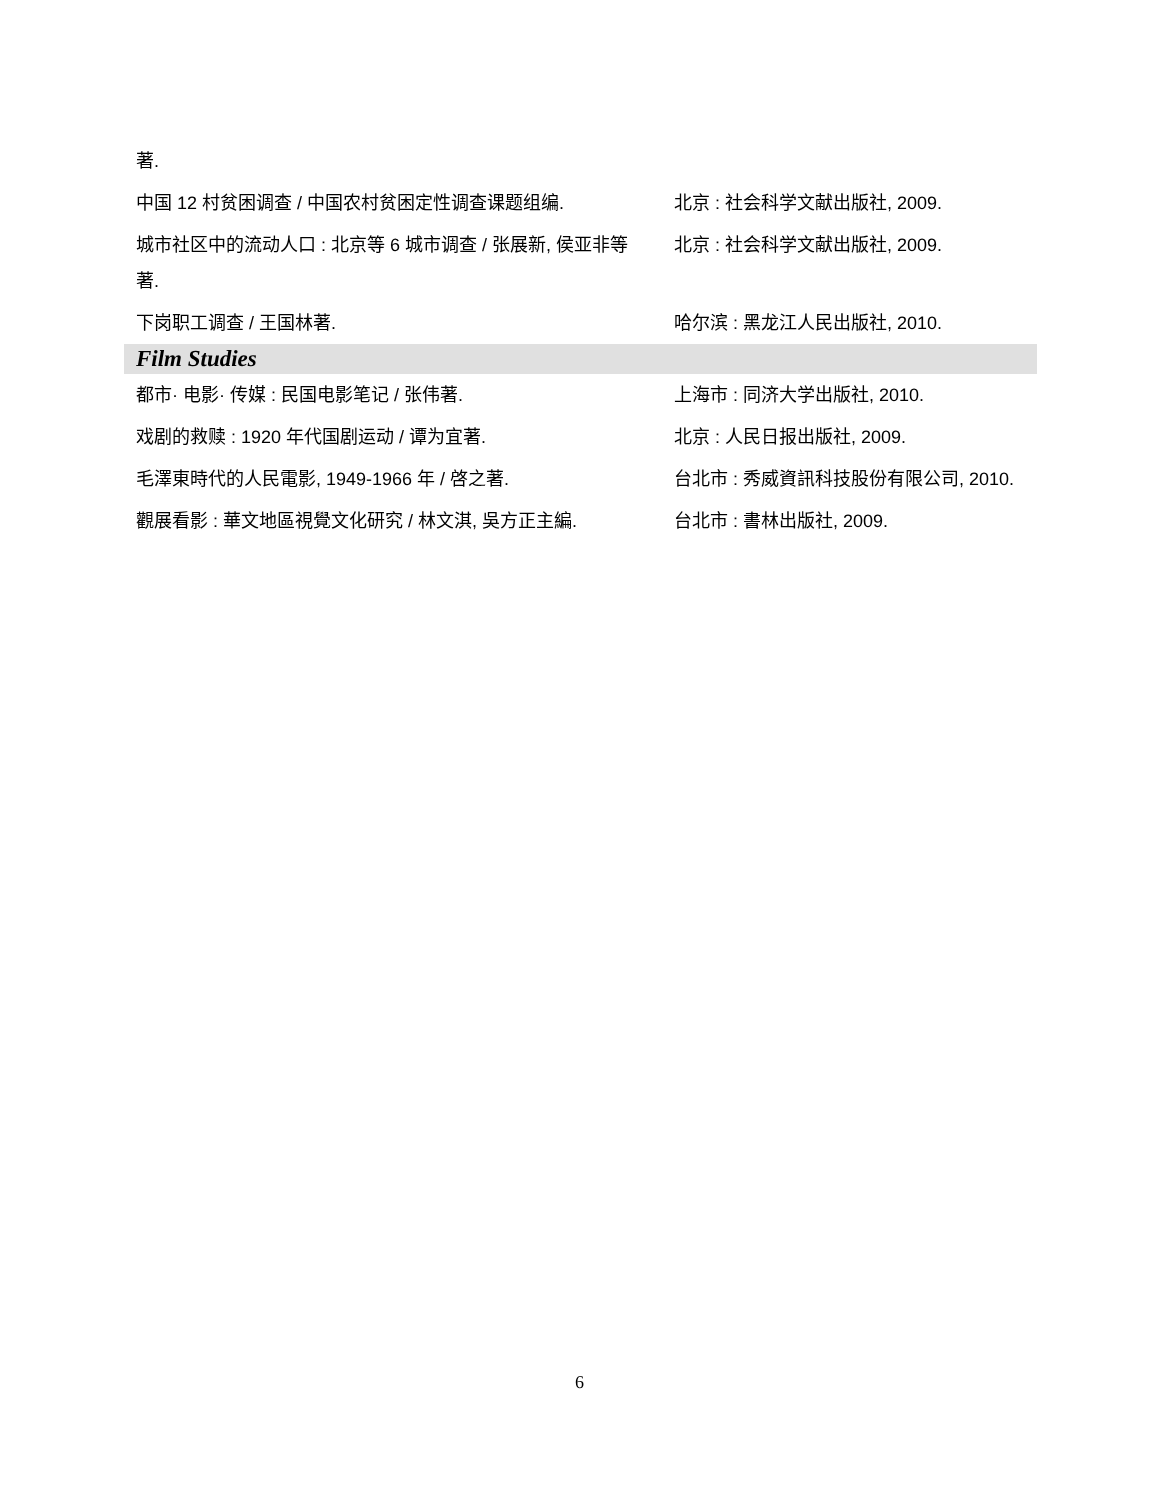| 著. | |
| 中国 12 村贫困调查 / 中国农村贫困定性调查课题组编. | 北京 : 社会科学文献出版社, 2009. |
| 城市社区中的流动人口 : 北京等 6 城市调查 / 张展新, 侯亚非等著. | 北京 : 社会科学文献出版社, 2009. |
| 下岗职工调查 / 王国林著. | 哈尔滨 : 黑龙江人民出版社, 2010. |
| Film Studies | |
| 都市· 电影· 传媒 : 民国电影笔记 / 张伟著. | 上海市 : 同济大学出版社, 2010. |
| 戏剧的救赎 : 1920 年代国剧运动 / 谭为宜著. | 北京 : 人民日报出版社, 2009. |
| 毛澤東時代的人民電影, 1949-1966 年 / 啓之著. | 台北市 : 秀威資訊科技股份有限公司, 2010. |
| 觀展看影 : 華文地區視覺文化研究 / 林文淇, 吳方正主編. | 台北市 : 書林出版社, 2009. |
6